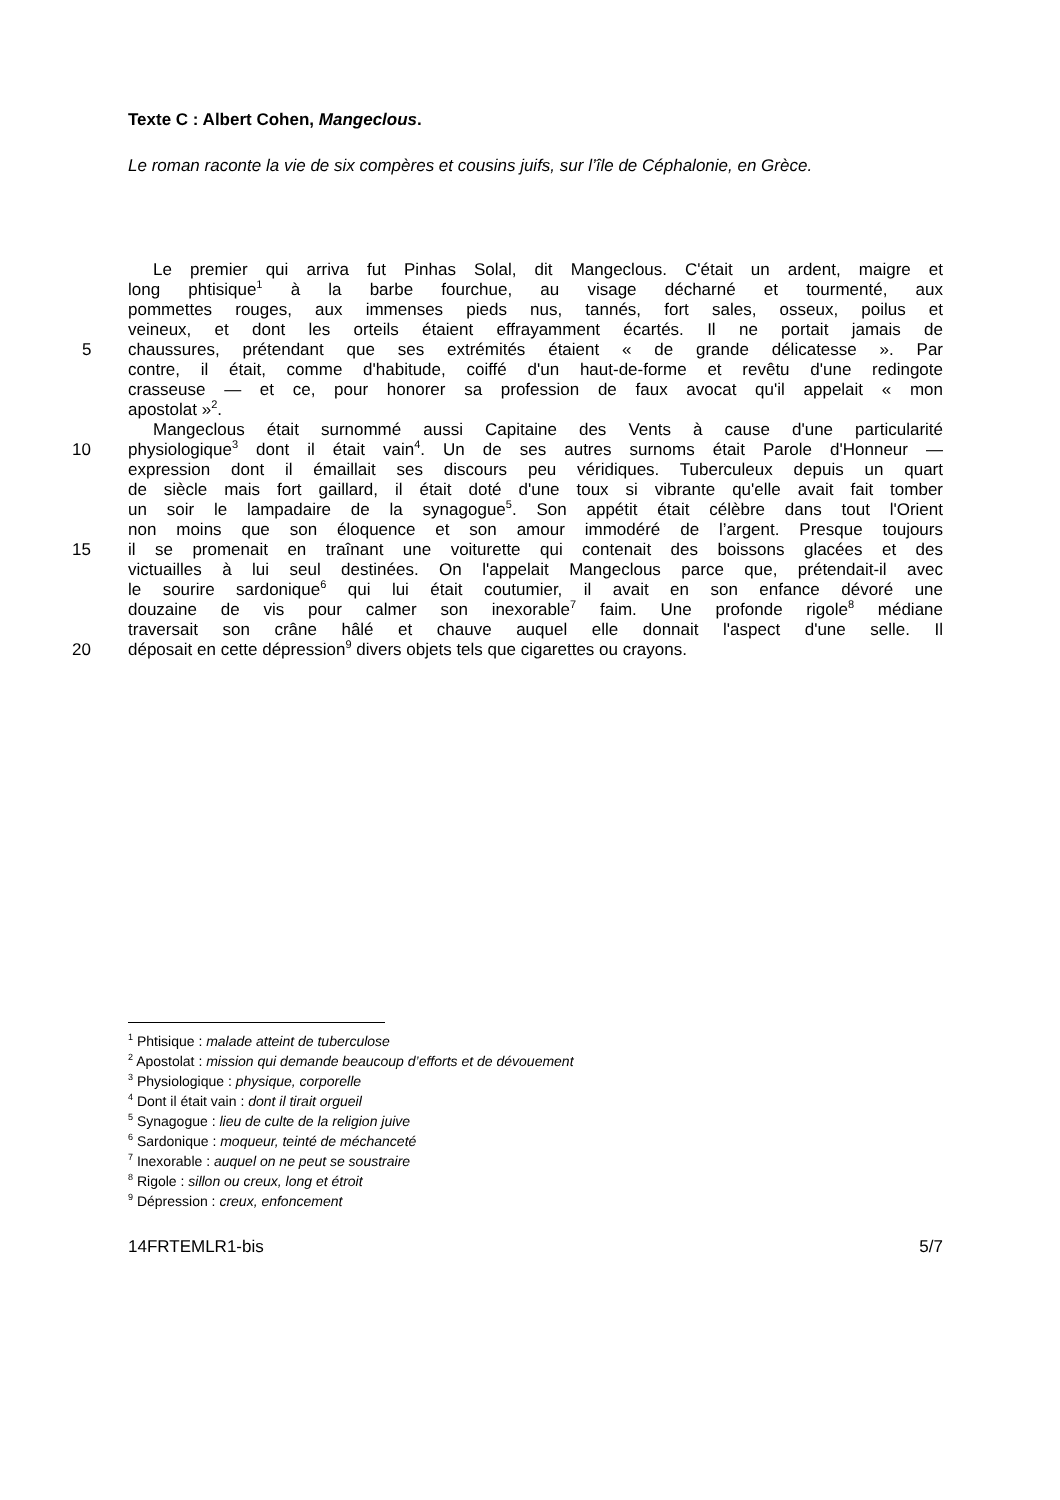Texte C : Albert Cohen, Mangeclous.
Le roman raconte la vie de six compères et cousins juifs, sur l’île de Céphalonie, en Grèce.
Le premier qui arriva fut Pinhas Solal, dit Mangeclous. C'était un ardent, maigre et
long phtisique<sup>1</sup> à la barbe fourchue, au visage décharné et tourmenté, aux
pommettes rouges, aux immenses pieds nus, tannés, fort sales, osseux, poilus et
veineux, et dont les orteils étaient effrayamment écartés. Il ne portait jamais de
5 chaussures, prétendant que ses extrémités étaient « de grande délicatesse ». Par
contre, il était, comme d'habitude, coiffé d'un haut-de-forme et revêtu d'une redingote
crasseuse — et ce, pour honorer sa profession de faux avocat qu'il appelait « mon
apostolat »<sup>2</sup>.
Mangeclous était surnommé aussi Capitaine des Vents à cause d'une particularité
10 physiologique<sup>3</sup> dont il était vain<sup>4</sup>. Un de ses autres surnoms était Parole d'Honneur —
expression dont il émaillait ses discours peu véridiques. Tuberculeux depuis un quart
de siècle mais fort gaillard, il était doté d'une toux si vibrante qu'elle avait fait tomber
un soir le lampadaire de la synagogue<sup>5</sup>. Son appétit était célèbre dans tout l'Orient
non moins que son éloquence et son amour immodéré de l’argent. Presque toujours
15 il se promenait en traînant une voiturette qui contenait des boissons glacées et des
victuailles à lui seul destinées. On l'appelait Mangeclous parce que, prétendait-il avec
le sourire sardonique<sup>6</sup> qui lui était coutumier, il avait en son enfance dévoré une
douzaine de vis pour calmer son inexorable<sup>7</sup> faim. Une profonde rigole<sup>8</sup> médiane
traversait son crâne hâlé et chauve auquel elle donnait l'aspect d'une selle. Il
20 déposait en cette dépression<sup>9</sup> divers objets tels que cigarettes ou crayons.
<sup>1</sup> Phtisique : malade atteint de tuberculose
<sup>2</sup> Apostolat : mission qui demande beaucoup d’efforts et de dévouement
<sup>3</sup> Physiologique : physique, corporelle
<sup>4</sup> Dont il était vain : dont il tirait orgueil
<sup>5</sup> Synagogue : lieu de culte de la religion juive
<sup>6</sup> Sardonique : moqueur, teinté de méchanceté
<sup>7</sup> Inexorable : auquel on ne peut se soustraire
<sup>8</sup> Rigole : sillon ou creux, long et étroit
<sup>9</sup> Dépression : creux, enfoncement
14FRTEMLR1-bis 5/7